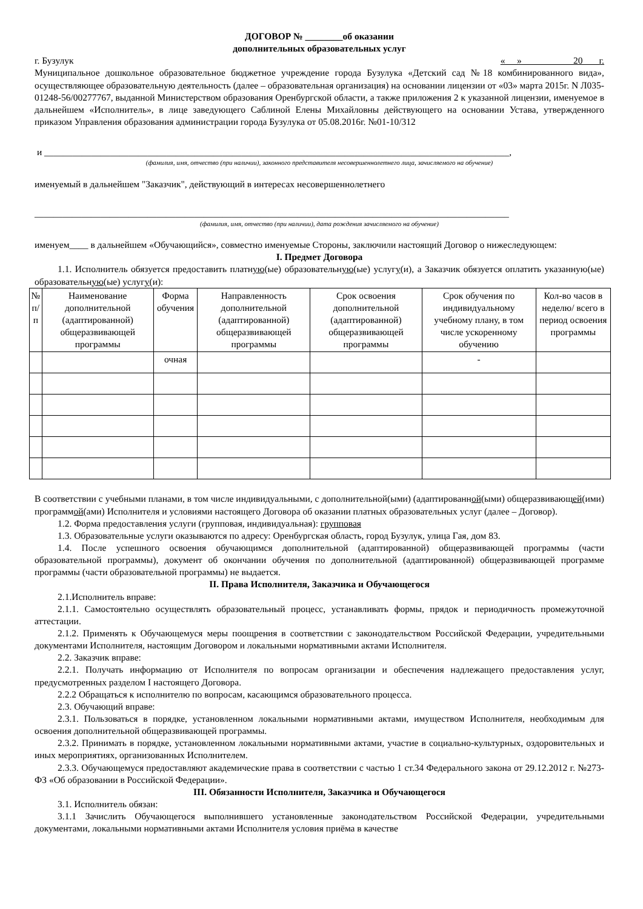ДОГОВОР № ________об оказании
дополнительных образовательных услуг
г. Бузулук « » 20 г.
Муниципальное дошкольное образовательное бюджетное учреждение города Бузулука «Детский сад №18 комбинированного вида», осуществляющее образовательную деятельность (далее – образовательная организация) на основании лицензии от «03» марта 2015г. N Л035-01248-56/00277767, выданной Министерством образования Оренбургской области, а также приложения 2 к указанной лицензии, именуемое в дальнейшем «Исполнитель», в лице заведующего Саблиной Елены Михайловны действующего на основании Устава, утвержденного приказом Управления образования администрации города Бузулука от 05.08.2016г. №01-10/312
и ___________________________________________________________________________________________________,
(фамилия, имя, отчество (при наличии), законного представителя несовершеннолетнего лица, зачисляемого на обучение)
именуемый в дальнейшем "Заказчик", действующий в интересах несовершеннолетнего
_____________________________________________________________________________________________________
(фамилия, имя, отчество (при наличии), дата рождения зачисляемого на обучение)
именуем____ в дальнейшем «Обучающийся», совместно именуемые Стороны, заключили настоящий Договор о нижеследующем:
I. Предмет Договора
1.1. Исполнитель обязуется предоставить платную(ые) образовательную(ые) услугу(и), а Заказчик обязуется оплатить указанную(ые) образовательную(ые) услугу(и):
| № п/п | Наименование дополнительной (адаптированной) общеразвивающей программы | Форма обучения | Направленность дополнительной (адаптированной) общеразвивающей программы | Срок освоения дополнительной (адаптированной) общеразвивающей программы | Срок обучения по индивидуальному учебному плану, в том числе ускоренному обучению | Кол-во часов в неделю/ всего в период освоения программы |
| --- | --- | --- | --- | --- | --- | --- |
| | | очная | | | - | |
В соответствии с учебными планами, в том числе индивидуальными, с дополнительной(ыми) (адаптированной(ыми) общеразвивающей(ими) программой(ами) Исполнителя и условиями настоящего Договора об оказании платных образовательных услуг (далее – Договор).
1.2. Форма предоставления услуги (групповая, индивидуальная): групповая
1.3. Образовательные услуги оказываются по адресу: Оренбургская область, город Бузулук, улица Гая, дом 83.
1.4. После успешного освоения обучающимся дополнительной (адаптированной) общеразвивающей программы (части образовательной программы), документ об окончании обучения по дополнительной (адаптированной) общеразвивающей программе программы (части образовательной программы) не выдается.
II. Права Исполнителя, Заказчика и Обучающегося
2.1.Исполнитель вправе:
2.1.1. Самостоятельно осуществлять образовательный процесс, устанавливать формы, прядок и периодичность промежуточной аттестации.
2.1.2. Применять к Обучающемуся меры поощрения в соответствии с законодательством Российской Федерации, учредительными документами Исполнителя, настоящим Договором и локальными нормативными актами Исполнителя.
2.2. Заказчик вправе:
2.2.1. Получать информацию от Исполнителя по вопросам организации и обеспечения надлежащего предоставления услуг, предусмотренных разделом I настоящего Договора.
2.2.2 Обращаться к исполнителю по вопросам, касающимся образовательного процесса.
2.3. Обучающий вправе:
2.3.1. Пользоваться в порядке, установленном локальными нормативными актами, имуществом Исполнителя, необходимым для освоения дополнительной общеразвивающей программы.
2.3.2. Принимать в порядке, установленном локальными нормативными актами, участие в социально-культурных, оздоровительных и иных мероприятиях, организованных Исполнителем.
2.3.3. Обучающемуся предоставляют академические права в соответствии с частью 1 ст.34 Федерального закона от 29.12.2012 г. №273-ФЗ «Об образовании в Российской Федерации».
III. Обязанности Исполнителя, Заказчика и Обучающегося
3.1. Исполнитель обязан:
3.1.1 Зачислить Обучающегося выполнившего установленные законодательством Российской Федерации, учредительными документами, локальными нормативными актами Исполнителя условия приёма в качестве